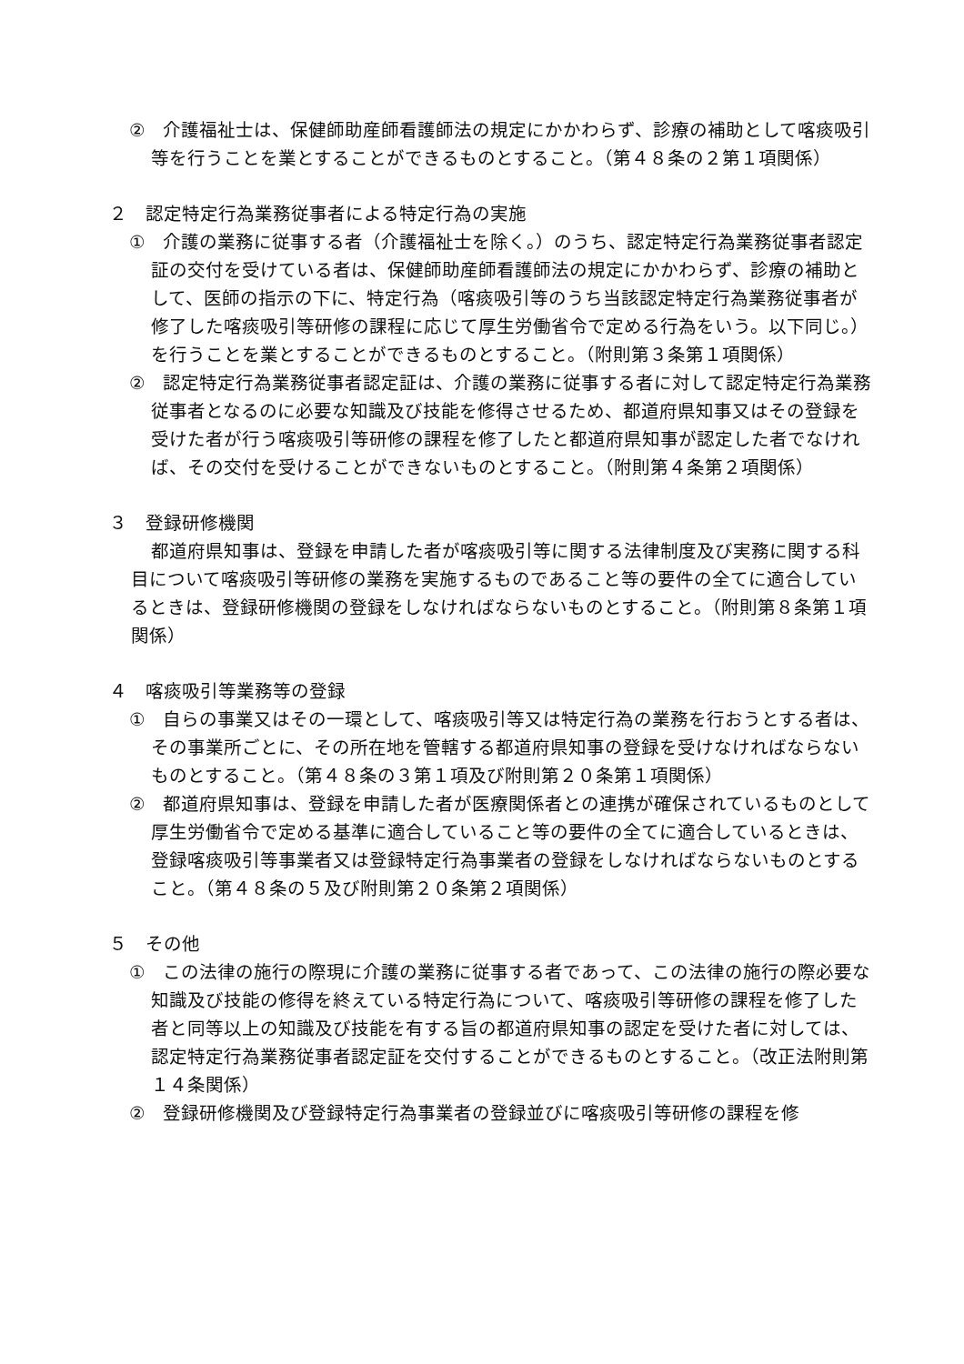②　介護福祉士は、保健師助産師看護師法の規定にかかわらず、診療の補助として喀痰吸引等を行うことを業とすることができるものとすること。（第４８条の２第１項関係）
２　認定特定行為業務従事者による特定行為の実施
①　介護の業務に従事する者（介護福祉士を除く。）のうち、認定特定行為業務従事者認定証の交付を受けている者は、保健師助産師看護師法の規定にかかわらず、診療の補助として、医師の指示の下に、特定行為（喀痰吸引等のうち当該認定特定行為業務従事者が修了した喀痰吸引等研修の課程に応じて厚生労働省令で定める行為をいう。以下同じ。）を行うことを業とすることができるものとすること。（附則第３条第１項関係）
②　認定特定行為業務従事者認定証は、介護の業務に従事する者に対して認定特定行為業務従事者となるのに必要な知識及び技能を修得させるため、都道府県知事又はその登録を受けた者が行う喀痰吸引等研修の課程を修了したと都道府県知事が認定した者でなければ、その交付を受けることができないものとすること。（附則第４条第２項関係）
３　登録研修機関
都道府県知事は、登録を申請した者が喀痰吸引等に関する法律制度及び実務に関する科目について喀痰吸引等研修の業務を実施するものであること等の要件の全てに適合しているときは、登録研修機関の登録をしなければならないものとすること。（附則第８条第１項関係）
４　喀痰吸引等業務等の登録
①　自らの事業又はその一環として、喀痰吸引等又は特定行為の業務を行おうとする者は、その事業所ごとに、その所在地を管轄する都道府県知事の登録を受けなければならないものとすること。（第４８条の３第１項及び附則第２０条第１項関係）
②　都道府県知事は、登録を申請した者が医療関係者との連携が確保されているものとして厚生労働省令で定める基準に適合していること等の要件の全てに適合しているときは、登録喀痰吸引等事業者又は登録特定行為事業者の登録をしなければならないものとすること。（第４８条の５及び附則第２０条第２項関係）
５　その他
①　この法律の施行の際現に介護の業務に従事する者であって、この法律の施行の際必要な知識及び技能の修得を終えている特定行為について、喀痰吸引等研修の課程を修了した者と同等以上の知識及び技能を有する旨の都道府県知事の認定を受けた者に対しては、認定特定行為業務従事者認定証を交付することができるものとすること。（改正法附則第１４条関係）
②　登録研修機関及び登録特定行為事業者の登録並びに喀痰吸引等研修の課程を修